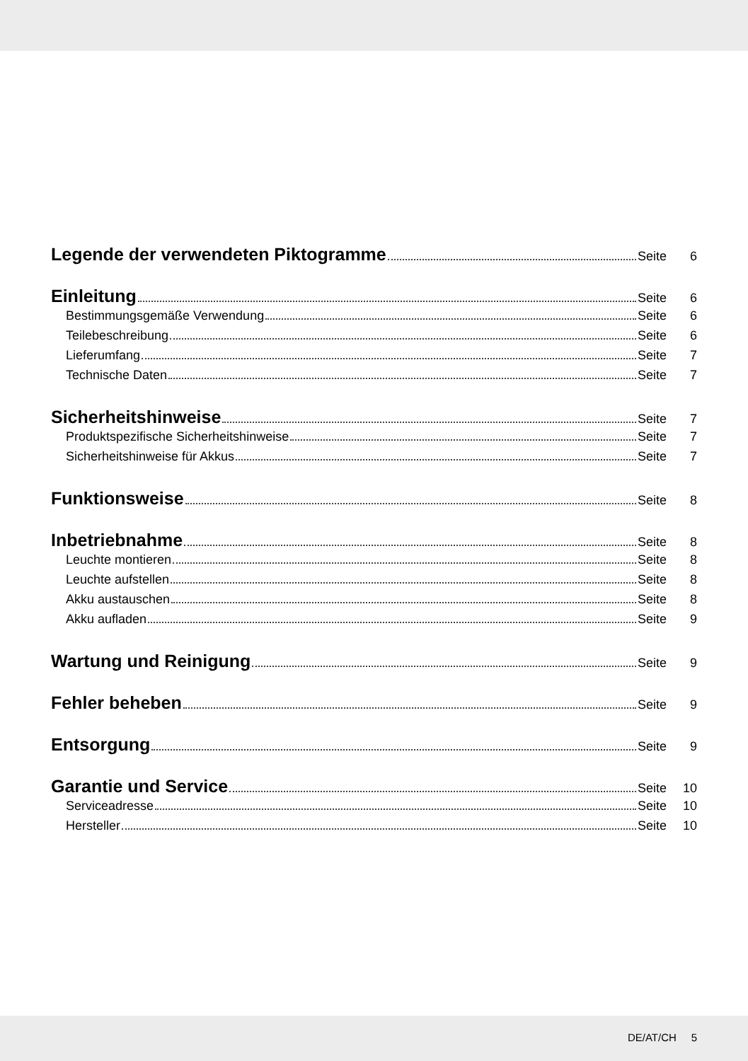Legende der verwendeten Piktogramme Seite 6
Einleitung Seite 6
Bestimmungsgemäße Verwendung Seite 6
Teilebeschreibung Seite 6
Lieferumfang Seite 7
Technische Daten Seite 7
Sicherheitshinweise Seite 7
Produktspezifische Sicherheitshinweise Seite 7
Sicherheitshinweise für Akkus Seite 7
Funktionsweise Seite 8
Inbetriebnahme Seite 8
Leuchte montieren Seite 8
Leuchte aufstellen Seite 8
Akku austauschen Seite 8
Akku aufladen Seite 9
Wartung und Reinigung Seite 9
Fehler beheben Seite 9
Entsorgung Seite 9
Garantie und Service Seite 10
Serviceadresse Seite 10
Hersteller Seite 10
DE/AT/CH 5